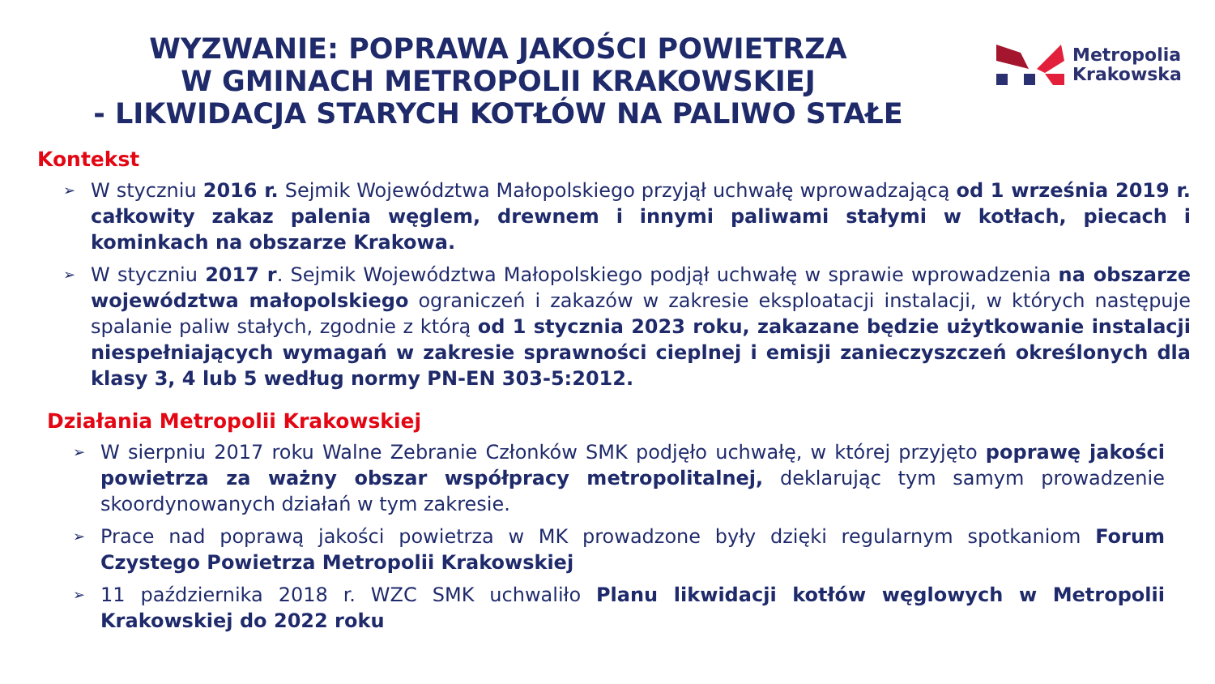WYZWANIE: POPRAWA JAKOŚCI POWIETRZA
W GMINACH METROPOLII KRAKOWSKIEJ
- LIKWIDACJA STARYCH KOTŁÓW NA PALIWO STAŁE
Metropolia
Krakowska
Kontekst
➢ W styczniu 2016 r. Sejmik Województwa Małopolskiego przyjął uchwałę wprowadzającą od 1 września 2019 r. całkowity zakaz palenia węglem, drewnem i innymi paliwami stałymi w kotłach, piecach i kominkach na obszarze Krakowa.
➢ W styczniu 2017 r. Sejmik Województwa Małopolskiego podjął uchwałę w sprawie wprowadzenia na obszarze województwa małopolskiego ograniczeń i zakazów w zakresie eksploatacji instalacji, w których następuje spalanie paliw stałych, zgodnie z którą od 1 stycznia 2023 roku, zakazane będzie użytkowanie instalacji niespełniających wymagań w zakresie sprawności cieplnej i emisji zanieczyszczeń określonych dla klasy 3, 4 lub 5 według normy PN-EN 303-5:2012.
Działania Metropolii Krakowskiej
➢ W sierpniu 2017 roku Walne Zebranie Członków SMK podjęło uchwałę, w której przyjęto poprawę jakości powietrza za ważny obszar współpracy metropolitalnej, deklarując tym samym prowadzenie skoordynowanych działań w tym zakresie.
➢ Prace nad poprawą jakości powietrza w MK prowadzone były dzięki regularnym spotkaniom Forum Czystego Powietrza Metropolii Krakowskiej
➢ 11 października 2018 r. WZC SMK uchwaliło Planu likwidacji kotłów węglowych w Metropolii Krakowskiej do 2022 roku